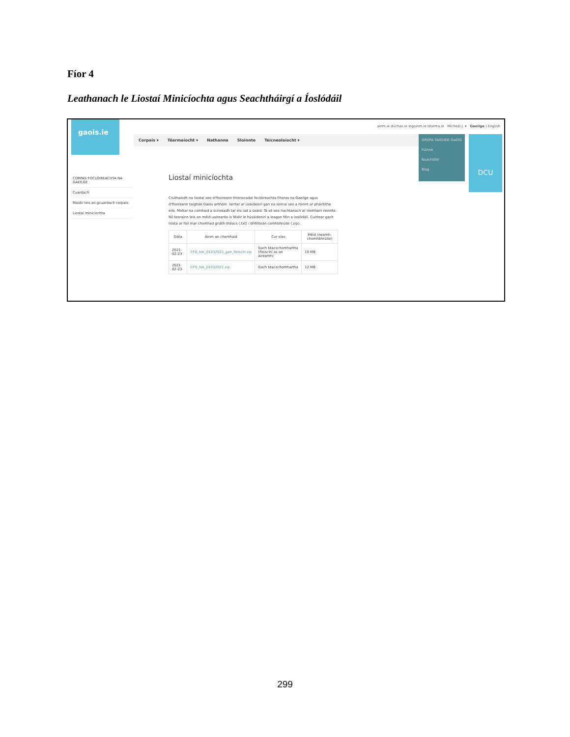Fíor 4
Leathanach le Liostaí Minicíochta agus Seachtháirgí a Íoslódáil
gaois.ie
ainm.ie dúchas.ie logainm.ie téarma.ie Mícheál J. ▾ Gaeilge | English
Corpais ▾ Téarmaíocht ▾ Nathanna Sloinnte Teicneolaíocht ▾
GRÚPA TAIGHDE GAOIS
Fúinne
Nuachtlitir
Blag
DCU
CORPAS FOCLÓIREACHTA NA GAEILGE
Cuardach
Maidir leis an gcuardach corpais
Liostaí minicíochta
Liostaí minicíochta
Cruthaíodh na liostaí seo d'fhoireann thionscadal foclóireachta Fhoras na Gaeilge agus d'fhoireann taighde Gaois amháin. Iarrtar ar úsáideoirí gan na sonraí seo a roinnt ar pháirtithe eile. Moltar na comhaid a scriosadh tar éis iad a úsáid. Tá sé seo riachtanach ar ríomhairí roinnte. Níl teorainn leis an méid uaireanta is féidir le húsáideoirí a leagan féin a íoslódáil. Cuirtear gach liosta ar fáil mar chomhad gnáth-théacs (.txt) i bhfillteán comhbhrúite (.zip).
| Dáta | Ainm an chomhaid | Cur síos | Méid (neamh-chomhbhrúite) |
| --- | --- | --- | --- |
| 2021-02-23 | CFG_tok_01032021_gan_fleiscín.zip | Gach téacschomhartha (fleiscíní as an áireamh) | 10 MB |
| 2021-02-23 | CFG_tok_01032021.zip | Gach téacschomhartha | 12 MB |
299